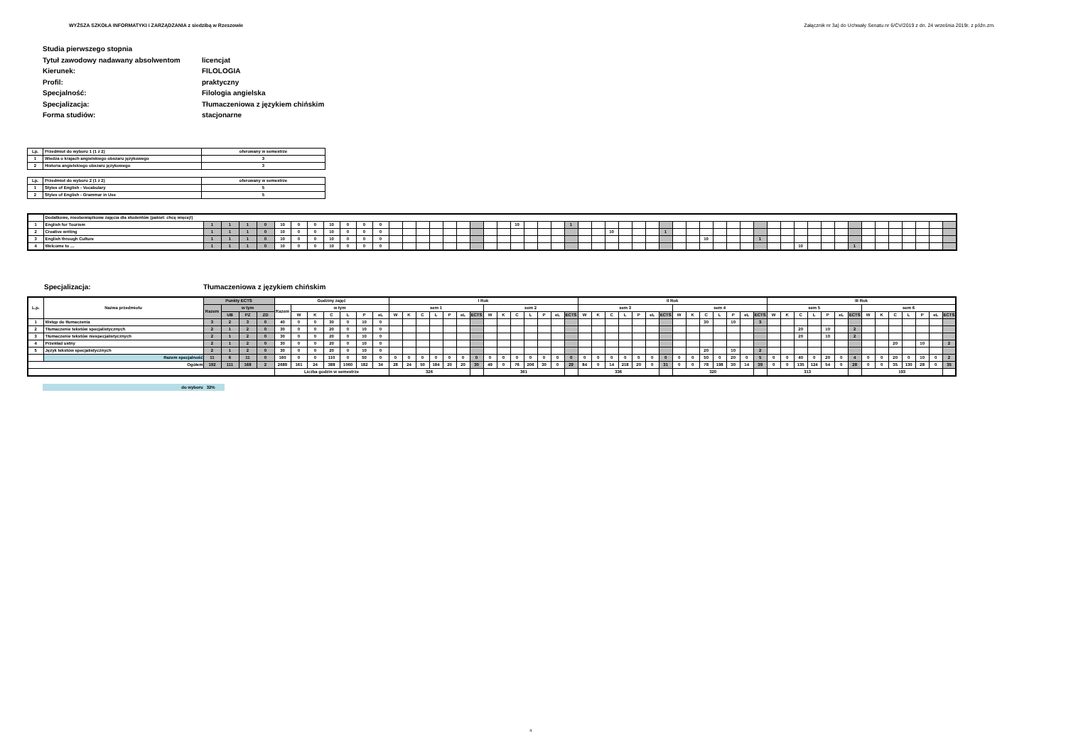WYŻSZA SZKOŁA INFORMATYKI i ZARZĄDZANIA z siedzibą w Rzeszowie Załącznik nr 3a) do Uchwały Senatu nr 6/CV/2019 z dn. 24 września 2019r. z późn.zm.
| Studia pierwszego stopnia | |
| Tytuł zawodowy nadawany absolwentom | licencjat |
| Kierunek: | FILOLOGIA |
| Profil: | praktyczny |
| Specjalność: | Filologia angielska |
| Specjalizacja: | Tłumaczeniowa z językiem chińskim |
| Forma studiów: | stacjonarne |
| Lp. | Przedmiot do wyboru 1 (1 z 2) | oferowany w semestrze |
| 1 | Wiedza o krajach angielskiego obszaru językowego | 3 |
| 2 | Historia angielskiego obszaru językowego | 3 |
| Lp. | Przedmiot do wyboru 2 (1 z 2) | oferowany w semestrze |
| 1 | Styles of English - Vocabulary | 5 |
| 2 | Styles of English - Grammar in Use | 5 |
| | Dodatkowe, nieobowiązkowe zajęcia dla studentów (pakiet: chcę więcej!) | | | | | | | | | | | | | | | | | | | | | | | | | | | | | | | | | | | | | | | | | | | | | | | | | | | | | |
| 1 | English for Tourism | 1 | 1 | 1 | 0 | 10 | 0 | 0 | 10 | 0 | 0 | 0 | | | | | | | | | | 10 | | | | 1 | | | | | | | | | | | | | | | | | | | | | | | | | | | | |
| 2 | Creative writing | 1 | 1 | 1 | 0 | 10 | 0 | 0 | 10 | 0 | 0 | 0 | | | | | | | | | | | | | | | | | 10 | | | | 1 | | | | | | | | | | | | | | | | | | | | | |
| 3 | English through Culture | 1 | 1 | 1 | 0 | 10 | 0 | 0 | 10 | 0 | 0 | 0 | | | | | | | | | | | | | | | | | | | | | | | | 10 | | | | 1 | | | | | | | | | | | | | | |
| 4 | Welcome to … | 1 | 1 | 1 | 0 | 10 | 0 | 0 | 10 | 0 | 0 | 0 | | | | | | | | | | | | | | | | | | | | | | | | | | | | | | | 10 | | | | 1 | | | | | | | |
Specjalizacja: Tłumaczeniowa z językiem chińskim
| L.p. | Nazwa przedmiotu | Punkty ECTS | | | | Godziny zajęć | | | | | | | I Rok | | | | | | | | | | | | | | II Rok | | | | | | | | | | | | | | III Rok | | | | | | | | | | | | | |
| --- | --- | --- | --- | --- | --- | --- | --- | --- | --- | --- | --- | --- | --- | --- | --- | --- | --- | --- | --- | --- | --- | --- | --- | --- | --- | --- | --- | --- | --- | --- | --- | --- | --- | --- | --- | --- | --- | --- | --- | --- | --- | --- | --- | --- | --- | --- | --- | --- | --- | --- | --- | --- | --- | --- |
| | | Razem | w tym | | | Razem | w tym | | | | | | sem 1 | | | | | | | sem 2 | | | | | | | sem 3 | | | | | | | sem 4 | | | | | | | sem 5 | | | | | | | sem 6 | | | | | | |
| | | | UB | PZ | ZD | | W | K | C | L | P | eL | W | K | C | L | P | eL | ECTS | W | K | C | L | P | eL | ECTS | W | K | C | L | P | eL | ECTS | W | K | C | L | P | eL | ECTS | W | K | C | L | P | eL | ECTS | W | K | C | L | P | eL | ECTS |
| 1 | Wstęp do tłumaczenia | 3 | 2 | 3 | 0 | 40 | 0 | 0 | 30 | 0 | 10 | 0 | | | | | | | | | | | | | | | | | | | | | | | | 30 | | 10 | | 3 | | | | | | | | | | | | | | |
| 2 | Tłumaczenie tekstów specjalistycznych | 2 | 1 | 2 | 0 | 30 | 0 | 0 | 20 | 0 | 10 | 0 | | | | | | | | | | | | | | | | | | | | | | | | | | | | | | | 20 | | 10 | | 2 | | | | | | | |
| 3 | Tłumaczenie tekstów niespecjalistycznych | 2 | 1 | 2 | 0 | 30 | 0 | 0 | 20 | 0 | 10 | 0 | | | | | | | | | | | | | | | | | | | | | | | | | | | | | | | 20 | | 10 | | 2 | | | | | | | |
| 4 | Przekład ustny | 2 | 1 | 2 | 0 | 30 | 0 | 0 | 20 | 0 | 10 | 0 | | | | | | | | | | | | | | | | | | | | | | | | | | | | | | | | | | | | | | 20 | | 10 | | 2 |
| 5 | Język tekstów specjalistycznych | 2 | 1 | 2 | 0 | 30 | 0 | 0 | 20 | 0 | 10 | 0 | | | | | | | | | | | | | | | | | | | | | | | | 20 | | 10 | | 2 | | | | | | | | | | | | | | |
| | Razem specjalność | 11 | 6 | 11 | 0 | 160 | 0 | 0 | 110 | 0 | 50 | 0 | 0 | 0 | 0 | 0 | 0 | 0 | 0 | 0 | 0 | 0 | 0 | 0 | 0 | 0 | 0 | 0 | 0 | 0 | 0 | 0 | 0 | 0 | 0 | 50 | 0 | 20 | 0 | 5 | 0 | 0 | 40 | 0 | 20 | 0 | 4 | 0 | 0 | 20 | 0 | 10 | 0 | 2 |
| Ogółem | | 192 | 111 | 168 | 2 | 2689 | 161 | 24 | 388 | 1060 | 182 | 34 | 28 | 24 | 50 | 184 | 20 | 20 | 30 | 49 | 0 | 76 | 206 | 30 | 0 | 29 | 84 | 0 | 14 | 218 | 20 | 0 | 31 | 0 | 0 | 78 | 198 | 30 | 14 | 39 | 0 | 0 | 135 | 124 | 54 | 0 | 28 | 0 | 0 | 35 | 130 | 28 | 0 | 35 |
| | | | | | | Liczba godzin w semestrze | | | | | | | 326 | | | | | | | 361 | | | | | | | 336 | | | | | | | 320 | | | | | | | 313 | | | | | | | 193 | | | | | | |
do wyboru 32%
4